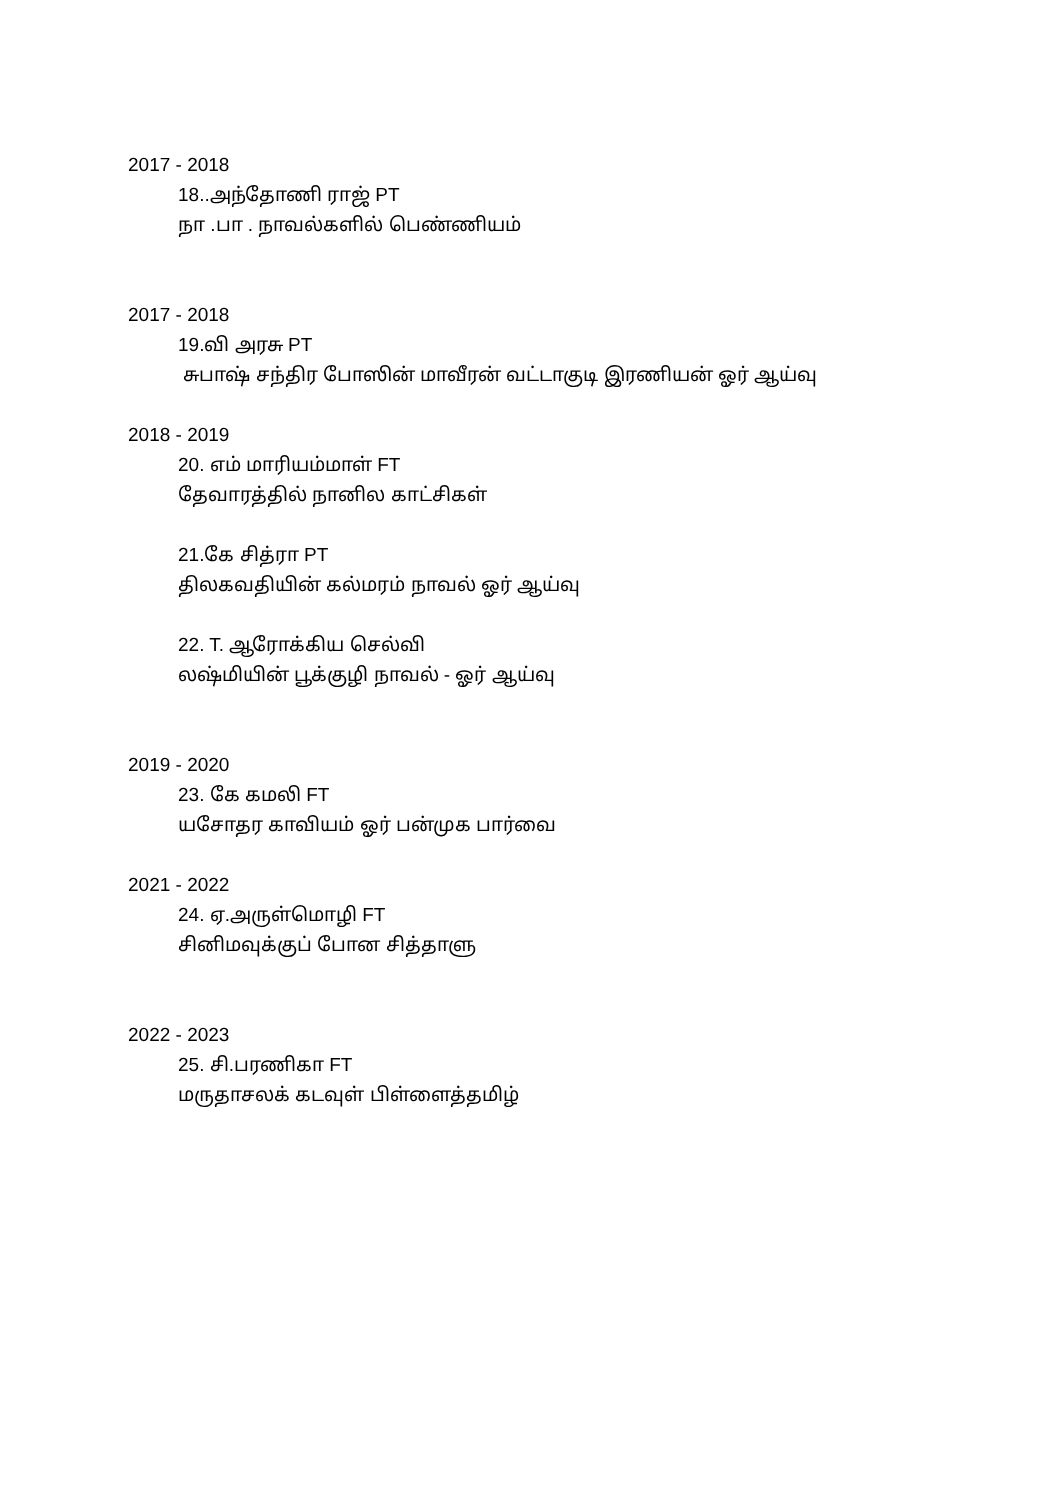2017 - 2018
18..அந்தோணி ராஜ் PT
நா .பா . நாவல்களில் பெண்ணியம்
2017 - 2018
19.வி அரசு PT
சுபாஷ் சந்திர போஸின் மாவீரன் வட்டாகுடி இரணியன் ஓர் ஆய்வு
2018 - 2019
20. எம் மாரியம்மாள் FT
தேவாரத்தில் நானில காட்சிகள்
21.கே சித்ரா PT
திலகவதியின் கல்மரம் நாவல் ஓர் ஆய்வு
22. T. ஆரோக்கிய செல்வி
லஷ்மியின் பூக்குழி நாவல் - ஓர் ஆய்வு
2019 - 2020
23. கே கமலி FT
யசோதர காவியம் ஓர் பன்முக பார்வை
2021 - 2022
24. ஏ.அருள்மொழி FT
சினிமவுக்குப் போன சித்தாளு
2022 - 2023
25. சி.பரணிகா FT
மருதாசலக் கடவுள் பிள்ளைத்தமிழ்